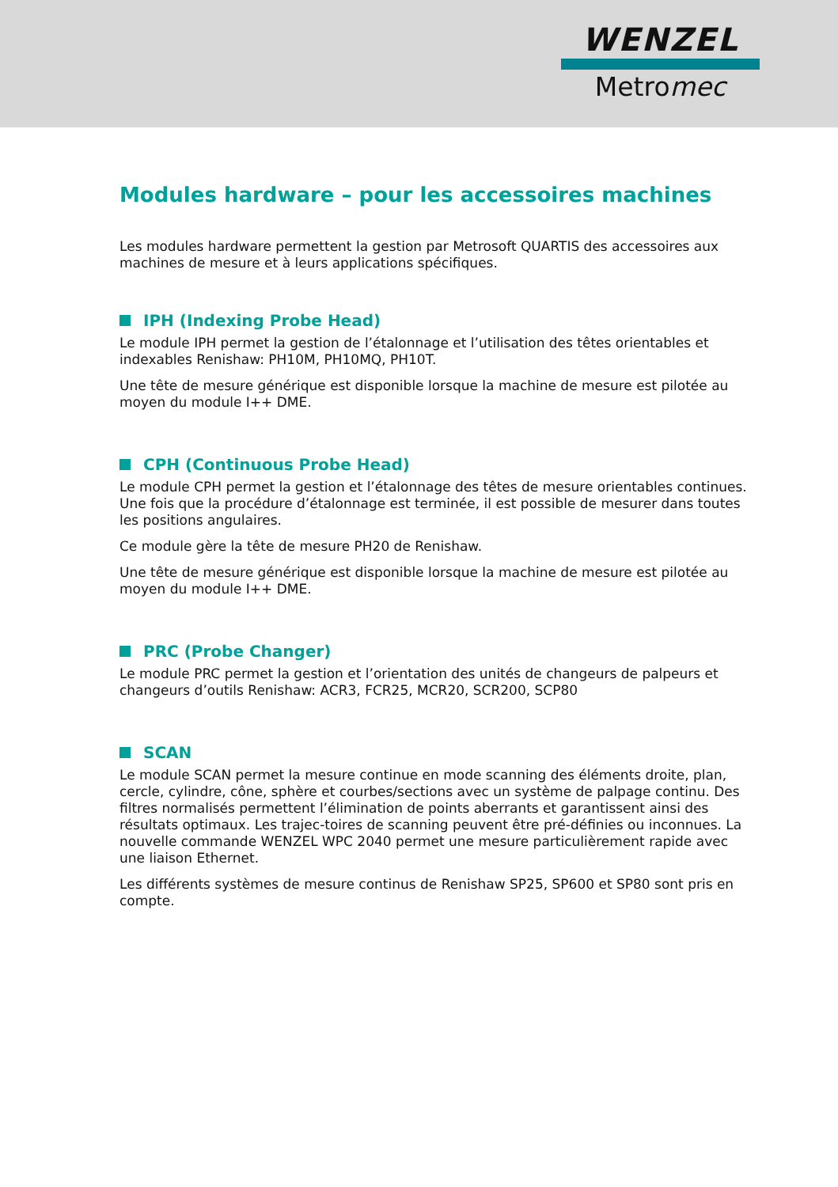WENZEL
Metromec
Modules hardware – pour les accessoires machines
Les modules hardware permettent la gestion par Metrosoft QUARTIS des accessoires aux machines de mesure et à leurs applications spécifiques.
IPH (Indexing Probe Head)
Le module IPH permet la gestion de l’étalonnage et l’utilisation des têtes orientables et indexables Renishaw: PH10M, PH10MQ, PH10T.
Une tête de mesure générique est disponible lorsque la machine de mesure est pilotée au moyen du module I++ DME.
CPH (Continuous Probe Head)
Le module CPH permet la gestion et l’étalonnage des têtes de mesure orientables continues. Une fois que la procédure d’étalonnage est terminée, il est possible de mesurer dans toutes les positions angulaires.
Ce module gère la tête de mesure PH20 de Renishaw.
Une tête de mesure générique est disponible lorsque la machine de mesure est pilotée au moyen du module I++ DME.
PRC (Probe Changer)
Le module PRC permet la gestion et l’orientation des unités de changeurs de palpeurs et changeurs d’outils Renishaw: ACR3, FCR25, MCR20, SCR200, SCP80
SCAN
Le module SCAN permet la mesure continue en mode scanning des éléments droite, plan, cercle, cylindre, cône, sphère et courbes/sections avec un système de palpage continu. Des filtres normalisés permettent l’élimination de points aberrants et garantissent ainsi des résultats optimaux. Les trajec-toires de scanning peuvent être pré-définies ou inconnues. La nouvelle commande WENZEL WPC 2040 permet une mesure particulièrement rapide avec une liaison Ethernet.
Les différents systèmes de mesure continus de Renishaw SP25, SP600 et SP80 sont pris en compte.